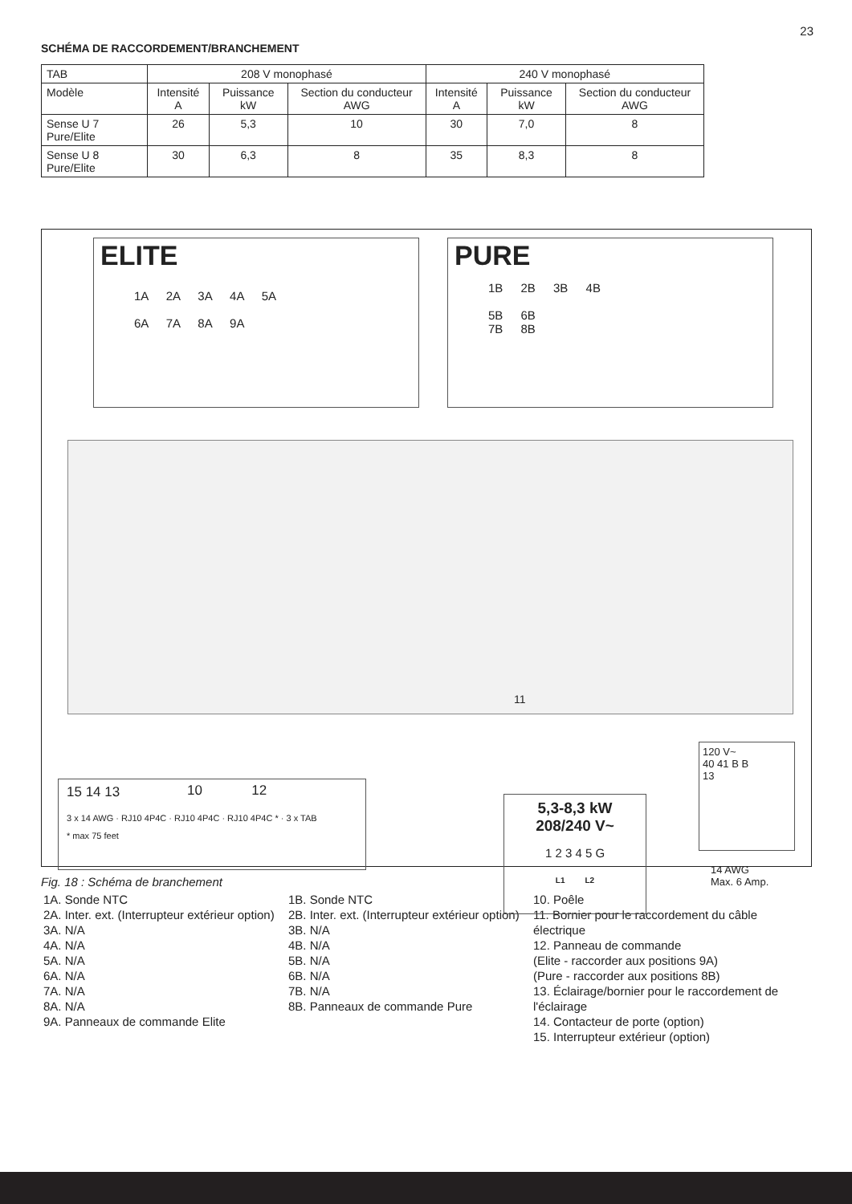23
SCHÉMA DE RACCORDEMENT/BRANCHEMENT
| TAB | 208 V monophasé | | | 240 V monophasé | | |
| --- | --- | --- | --- | --- | --- | --- |
| Modèle | Intensité A | Puissance kW | Section du conducteur AWG | Intensité A | Puissance kW | Section du conducteur AWG |
| Sense U 7 Pure/Elite | 26 | 5,3 | 10 | 30 | 7,0 | 8 |
| Sense U 8 Pure/Elite | 30 | 6,3 | 8 | 35 | 8,3 | 8 |
ELITE
1A 2A 3A 4A 5A
6A 7A 8A 9A
PURE
1B 2B 3B 4B
5B 6B
7B 8B
11
15 14 13
10 12
3 x 14 AWG · RJ10 4P4C · RJ10 4P4C · RJ10 4P4C * · 3 x TAB
* max 75 feet
5,3-8,3 kW
208/240 V~
1 2 3 4 5 G
L1 L2
120 V~
40 41 B B
13
14 AWG
Max. 6 Amp.
Fig. 18 : Schéma de branchement
1A. Sonde NTC
2A. Inter. ext. (Interrupteur extérieur option)
3A. N/A
4A. N/A
5A. N/A
6A. N/A
7A. N/A
8A. N/A
9A. Panneaux de commande Elite
1B. Sonde NTC
2B. Inter. ext. (Interrupteur extérieur option)
3B. N/A
4B. N/A
5B. N/A
6B. N/A
7B. N/A
8B. Panneaux de commande Pure
10. Poêle
11. Bornier pour le raccordement du câble électrique
12. Panneau de commande
(Elite - raccorder aux positions 9A)
(Pure - raccorder aux positions 8B)
13. Éclairage/bornier pour le raccordement de l'éclairage
14. Contacteur de porte (option)
15. Interrupteur extérieur (option)